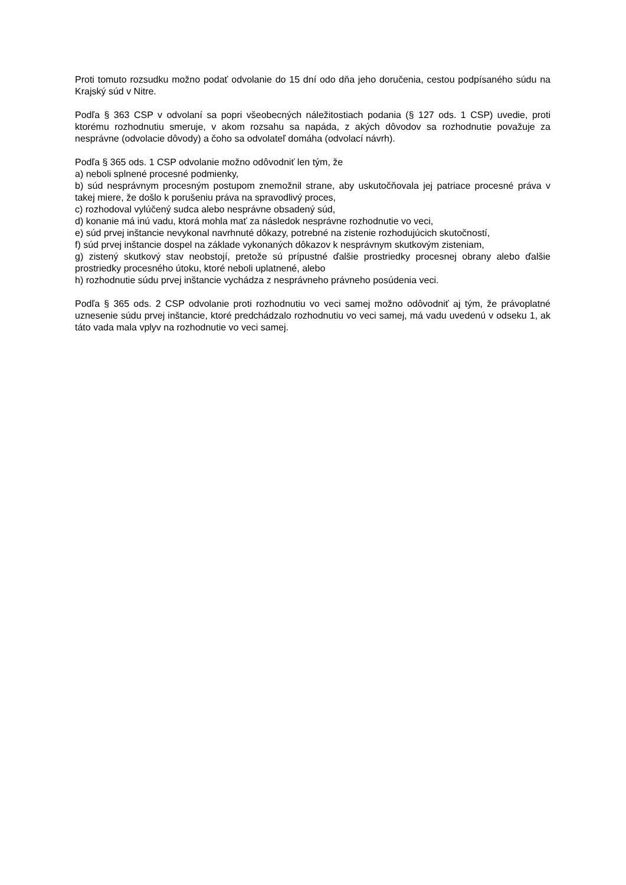Proti tomuto rozsudku možno podať odvolanie do 15 dní odo dňa jeho doručenia, cestou podpísaného súdu na Krajský súd v Nitre.
Podľa § 363 CSP v odvolaní sa popri všeobecných náležitostiach podania (§ 127 ods. 1 CSP) uvedie, proti ktorému rozhodnutiu smeruje, v akom rozsahu sa napáda, z akých dôvodov sa rozhodnutie považuje za nesprávne (odvolacie dôvody) a čoho sa odvolateľ domáha (odvolací návrh).
Podľa § 365 ods. 1 CSP odvolanie možno odôvodniť len tým, že
a) neboli splnené procesné podmienky,
b) súd nesprávnym procesným postupom znemožnil strane, aby uskutočňovala jej patriace procesné práva v takej miere, že došlo k porušeniu práva na spravodlivý proces,
c) rozhodoval vylúčený sudca alebo nesprávne obsadený súd,
d) konanie má inú vadu, ktorá mohla mať za následok nesprávne rozhodnutie vo veci,
e) súd prvej inštancie nevykonal navrhnuté dôkazy, potrebné na zistenie rozhodujúcich skutočností,
f) súd prvej inštancie dospel na základe vykonaných dôkazov k nesprávnym skutkovým zisteniam,
g) zistený skutkový stav neobstojí, pretože sú prípustné ďalšie prostriedky procesnej obrany alebo ďalšie prostriedky procesného útoku, ktoré neboli uplatnené, alebo
h) rozhodnutie súdu prvej inštancie vychádza z nesprávneho právneho posúdenia veci.
Podľa § 365 ods. 2 CSP odvolanie proti rozhodnutiu vo veci samej možno odôvodniť aj tým, že právoplatné uznesenie súdu prvej inštancie, ktoré predchádzalo rozhodnutiu vo veci samej, má vadu uvedenú v odseku 1, ak táto vada mala vplyv na rozhodnutie vo veci samej.